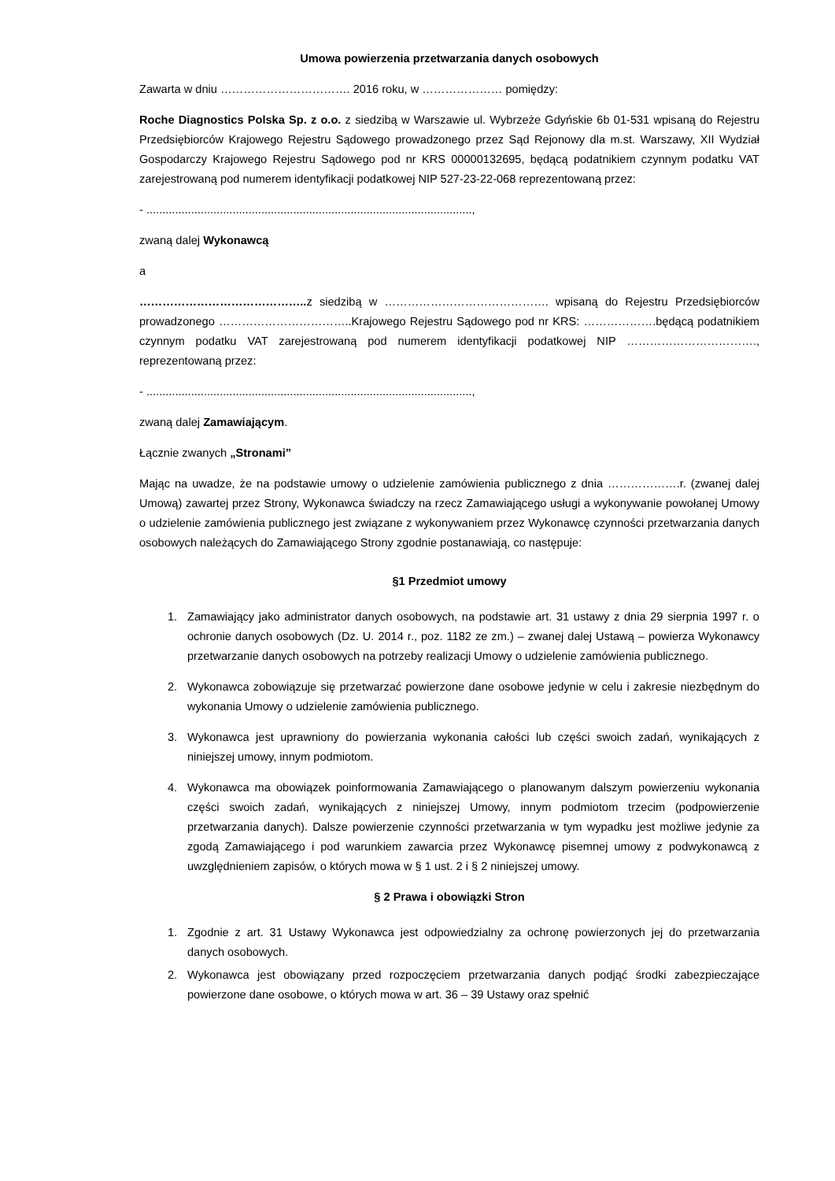Umowa powierzenia przetwarzania danych osobowych
Zawarta w dniu ……………………………. 2016 roku, w ………………… pomiędzy:
Roche Diagnostics Polska Sp. z o.o. z siedzibą w Warszawie ul. Wybrzeże Gdyńskie 6b 01-531 wpisaną do Rejestru Przedsiębiorców Krajowego Rejestru Sądowego prowadzonego przez Sąd Rejonowy dla m.st. Warszawy, XII Wydział Gospodarczy Krajowego Rejestru Sądowego pod nr KRS 00000132695, będącą podatnikiem czynnym podatku VAT zarejestrowaną pod numerem identyfikacji podatkowej NIP 527-23-22-068 reprezentowaną przez:
- ......................................................................................................,
zwaną dalej Wykonawcą
a
…………………………………….. z siedzibą w ……………………………………. wpisaną do Rejestru Przedsiębiorców prowadzonego ……………………………..Krajowego Rejestru Sądowego pod nr KRS: ……………….będącą podatnikiem czynnym podatku VAT zarejestrowaną pod numerem identyfikacji podatkowej NIP ……………………………., reprezentowaną przez:
- ......................................................................................................,
zwaną dalej Zamawiającym.
Łącznie zwanych „Stronami”
Mając na uwadze, że na podstawie umowy o udzielenie zamówienia publicznego z dnia ……………….r. (zwanej dalej Umową) zawartej przez Strony, Wykonawca świadczy na rzecz Zamawiającego usługi a wykonywanie powołanej Umowy o udzielenie zamówienia publicznego jest związane z wykonywaniem przez Wykonawcę czynności przetwarzania danych osobowych należących do Zamawiającego Strony zgodnie postanawiają, co następuje:
§1 Przedmiot umowy
1. Zamawiający jako administrator danych osobowych, na podstawie art. 31 ustawy z dnia 29 sierpnia 1997 r. o ochronie danych osobowych (Dz. U. 2014 r., poz. 1182 ze zm.) – zwanej dalej Ustawą – powierza Wykonawcy przetwarzanie danych osobowych na potrzeby realizacji Umowy o udzielenie zamówienia publicznego.
2. Wykonawca zobowiązuje się przetwarzać powierzone dane osobowe jedynie w celu i zakresie niezbędnym do wykonania Umowy o udzielenie zamówienia publicznego.
3. Wykonawca jest uprawniony do powierzania wykonania całości lub części swoich zadań, wynikających z niniejszej umowy, innym podmiotom.
4. Wykonawca ma obowiązek poinformowania Zamawiającego o planowanym dalszym powierzeniu wykonania części swoich zadań, wynikających z niniejszej Umowy, innym podmiotom trzecim (podpowierzenie przetwarzania danych). Dalsze powierzenie czynności przetwarzania w tym wypadku jest możliwe jedynie za zgodą Zamawiającego i pod warunkiem zawarcia przez Wykonawcę pisemnej umowy z podwykonawcą z uwzględnieniem zapisów, o których mowa w § 1 ust. 2 i § 2 niniejszej umowy.
§ 2 Prawa i obowiązki Stron
1. Zgodnie z art. 31 Ustawy Wykonawca jest odpowiedzialny za ochronę powierzonych jej do przetwarzania danych osobowych.
2. Wykonawca jest obowiązany przed rozpoczęciem przetwarzania danych podjąć środki zabezpieczające powierzone dane osobowe, o których mowa w art. 36 – 39 Ustawy oraz spełnić